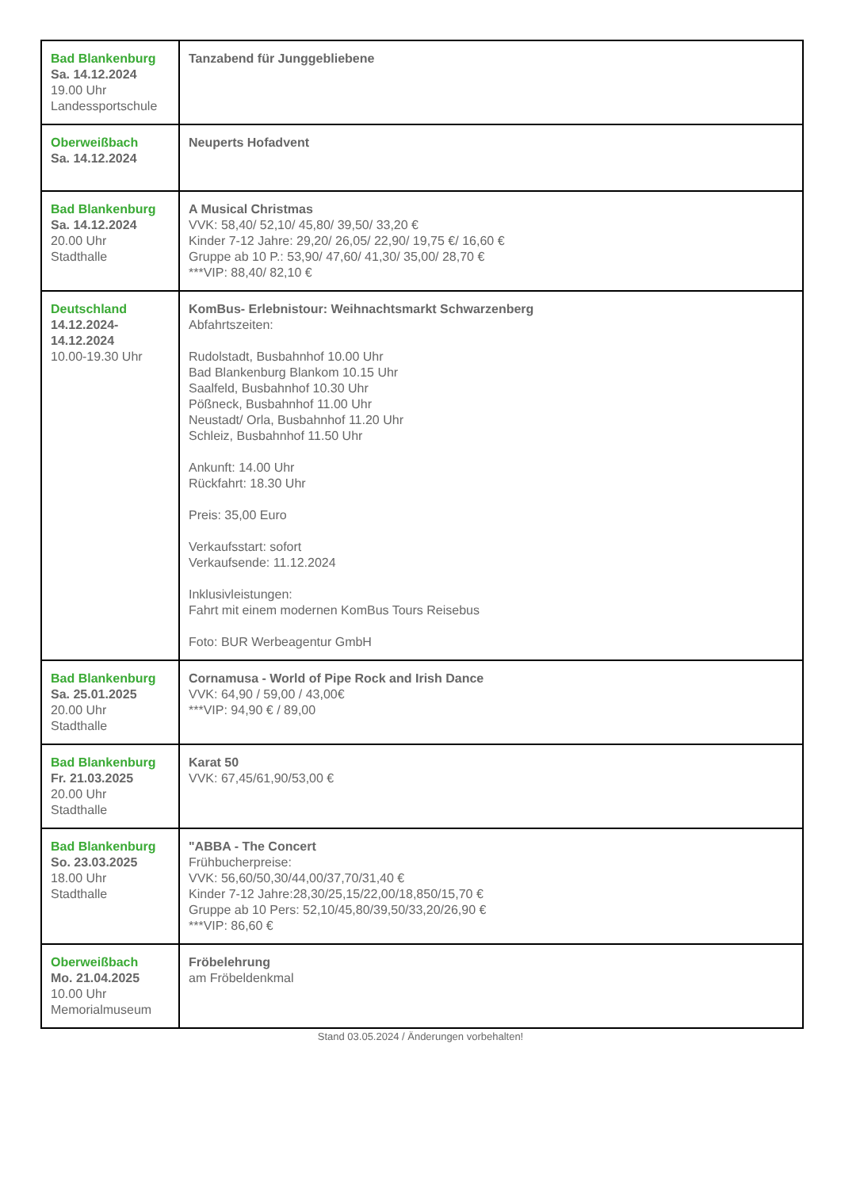| Bad Blankenburg Sa. 14.12.2024 19.00 Uhr Landessportschule | Tanzabend für Junggebliebene |
| Oberweißbach Sa. 14.12.2024 | Neuperts Hofadvent |
| Bad Blankenburg Sa. 14.12.2024 20.00 Uhr Stadthalle | A Musical Christmas VVK: 58,40/ 52,10/ 45,80/ 39,50/ 33,20 € Kinder 7-12 Jahre: 29,20/ 26,05/ 22,90/ 19,75 €/ 16,60 € Gruppe ab 10 P.: 53,90/ 47,60/ 41,30/ 35,00/ 28,70 € ***VIP: 88,40/ 82,10 € |
| Deutschland 14.12.2024- 14.12.2024 10.00-19.30 Uhr | KomBus- Erlebnistour: Weihnachtsmarkt Schwarzenberg Abfahrtszeiten: Rudolstadt, Busbahnhof 10.00 Uhr Bad Blankenburg Blankom 10.15 Uhr Saalfeld, Busbahnhof 10.30 Uhr Pößneck, Busbahnhof 11.00 Uhr Neustadt/ Orla, Busbahnhof 11.20 Uhr Schleiz, Busbahnhof 11.50 Uhr Ankunft: 14.00 Uhr Rückfahrt: 18.30 Uhr Preis: 35,00 Euro Verkaufsstart: sofort Verkaufsende: 11.12.2024 Inklusivleistungen: Fahrt mit einem modernen KomBus Tours Reisebus Foto: BUR Werbeagentur GmbH |
| Bad Blankenburg Sa. 25.01.2025 20.00 Uhr Stadthalle | Cornamusa - World of Pipe Rock and Irish Dance VVK: 64,90 / 59,00 / 43,00€ ***VIP: 94,90 € / 89,00 |
| Bad Blankenburg Fr. 21.03.2025 20.00 Uhr Stadthalle | Karat 50 VVK: 67,45/61,90/53,00 € |
| Bad Blankenburg So. 23.03.2025 18.00 Uhr Stadthalle | "ABBA - The Concert Frühbucherpreise: VVK: 56,60/50,30/44,00/37,70/31,40 € Kinder 7-12 Jahre:28,30/25,15/22,00/18,850/15,70 € Gruppe ab 10 Pers: 52,10/45,80/39,50/33,20/26,90 € ***VIP: 86,60 € |
| Oberweißbach Mo. 21.04.2025 10.00 Uhr Memorialmuseum | Fröbelehrung am Fröbeldenkmal |
Stand 03.05.2024 / Änderungen vorbehalten!